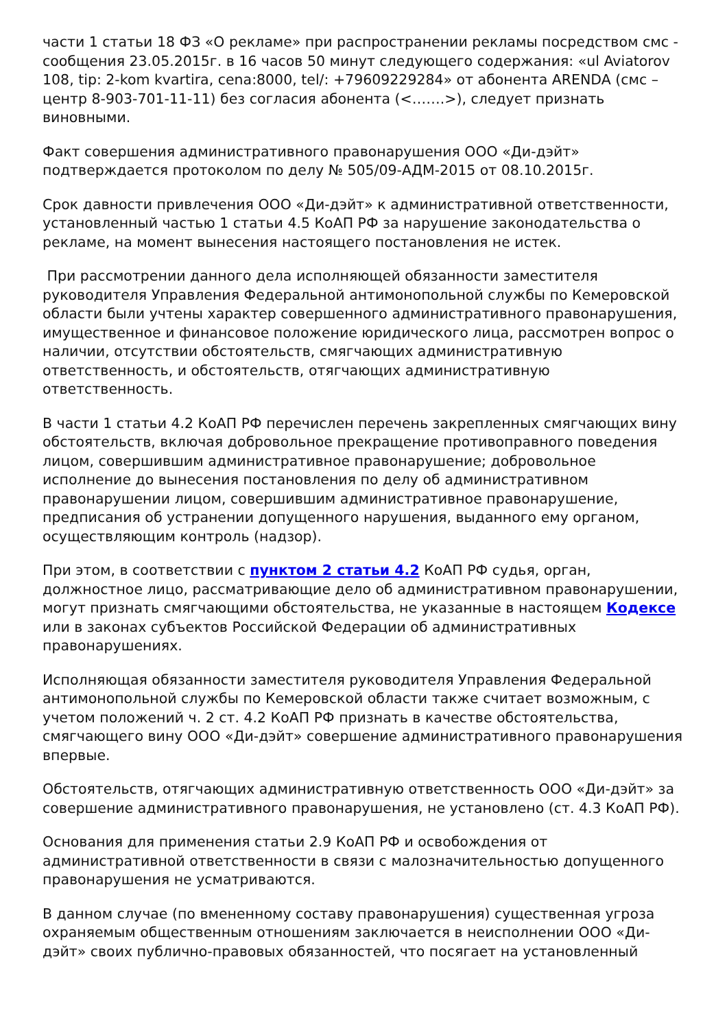части 1 статьи 18 ФЗ «О рекламе» при распространении рекламы посредством смс - сообщения 23.05.2015г. в 16 часов 50 минут следующего содержания: «ul Aviatorov 108, tip: 2-kom kvartira, cena:8000, tel/: +79609229284» от абонента ARENDA (смс – центр 8-903-701-11-11) без согласия абонента (<…….>), следует признать виновными.
Факт совершения административного правонарушения ООО «Ди-дэйт» подтверждается протоколом по делу № 505/09-АДМ-2015 от 08.10.2015г.
Срок давности привлечения ООО «Ди-дэйт» к административной ответственности, установленный частью 1 статьи 4.5 КоАП РФ за нарушение законодательства о рекламе, на момент вынесения настоящего постановления не истек.
При рассмотрении данного дела исполняющей обязанности заместителя руководителя Управления Федеральной антимонопольной службы по Кемеровской области были учтены характер совершенного административного правонарушения, имущественное и финансовое положение юридического лица, рассмотрен вопрос о наличии, отсутствии обстоятельств, смягчающих административную ответственность, и обстоятельств, отягчающих административную ответственность.
В части 1 статьи 4.2 КоАП РФ перечислен перечень закрепленных смягчающих вину обстоятельств, включая добровольное прекращение противоправного поведения лицом, совершившим административное правонарушение; добровольное исполнение до вынесения постановления по делу об административном правонарушении лицом, совершившим административное правонарушение, предписания об устранении допущенного нарушения, выданного ему органом, осуществляющим контроль (надзор).
При этом, в соответствии с пунктом 2 статьи 4.2 КоАП РФ судья, орган, должностное лицо, рассматривающие дело об административном правонарушении, могут признать смягчающими обстоятельства, не указанные в настоящем Кодексе или в законах субъектов Российской Федерации об административных правонарушениях.
Исполняющая обязанности заместителя руководителя Управления Федеральной антимонопольной службы по Кемеровской области также считает возможным, с учетом положений ч. 2 ст. 4.2 КоАП РФ признать в качестве обстоятельства, смягчающего вину ООО «Ди-дэйт» совершение административного правонарушения впервые.
Обстоятельств, отягчающих административную ответственность ООО «Ди-дэйт» за совершение административного правонарушения, не установлено (ст. 4.3 КоАП РФ).
Основания для применения статьи 2.9 КоАП РФ и освобождения от административной ответственности в связи с малозначительностью допущенного правонарушения не усматриваются.
В данном случае (по вмененному составу правонарушения) существенная угроза охраняемым общественным отношениям заключается в неисполнении ООО «Ди-дэйт» своих публично-правовых обязанностей, что посягает на установленный